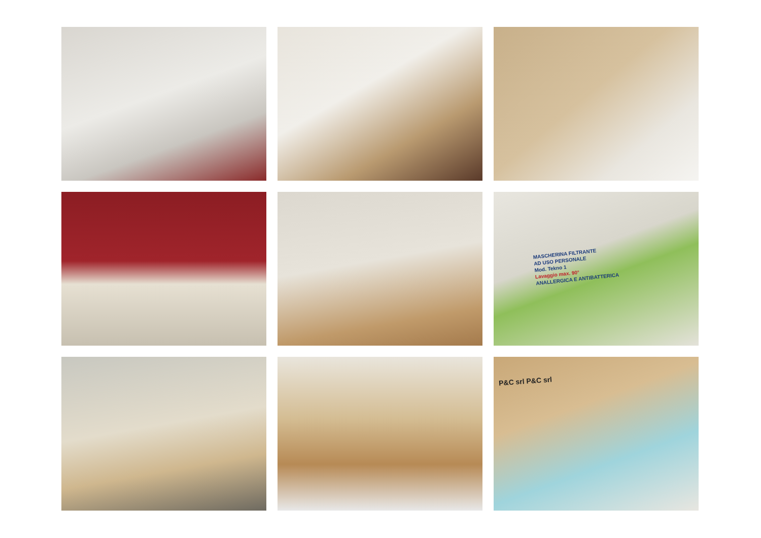MASCHERINA FILTRANTE
AD USO PERSONALE
Mod. Tekno 1
Lavaggio max. 90°
ANALLERGICA E ANTIBATTERICA
P&C srl P&C srl